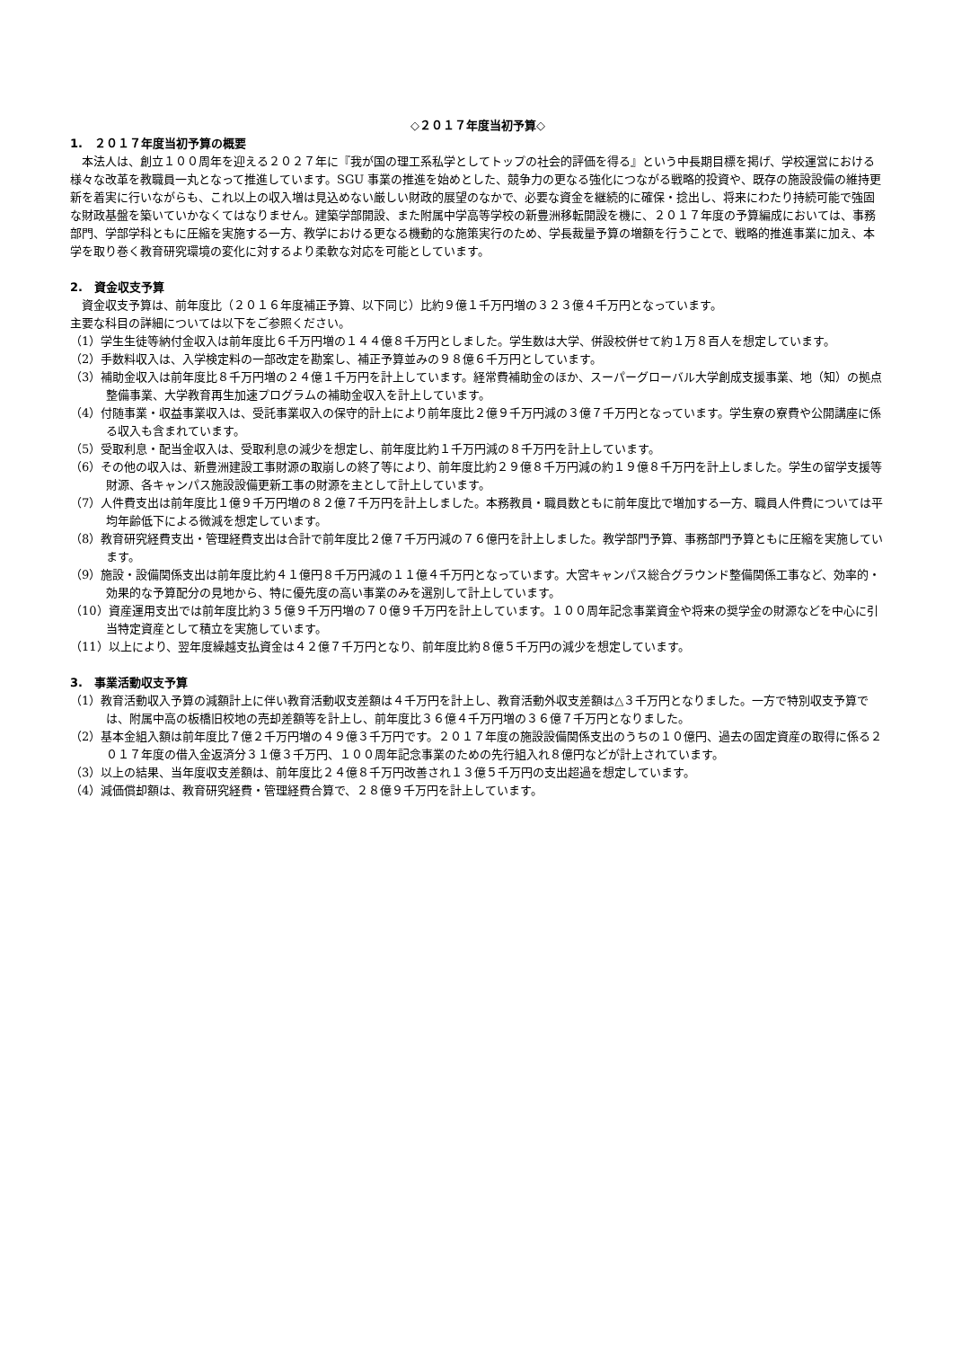◇２０１７年度当初予算◇
1.　２０１７年度当初予算の概要
本法人は、創立１００周年を迎える２０２７年に『我が国の理工系私学としてトップの社会的評価を得る』という中長期目標を掲げ、学校運営における様々な改革を教職員一丸となって推進しています。SGU 事業の推進を始めとした、競争力の更なる強化につながる戦略的投資や、既存の施設設備の維持更新を着実に行いながらも、これ以上の収入増は見込めない厳しい財政的展望のなかで、必要な資金を継続的に確保・捻出し、将来にわたり持続可能で強固な財政基盤を築いていかなくてはなりません。建築学部開設、また附属中学高等学校の新豊洲移転開設を機に、２０１７年度の予算編成においては、事務部門、学部学科ともに圧縮を実施する一方、教学における更なる機動的な施策実行のため、学長裁量予算の増額を行うことで、戦略的推進事業に加え、本学を取り巻く教育研究環境の変化に対するより柔軟な対応を可能としています。
2.　資金収支予算
資金収支予算は、前年度比（２０１６年度補正予算、以下同じ）比約９億１千万円増の３２３億４千万円となっています。
主要な科目の詳細については以下をご参照ください。
（1）学生生徒等納付金収入は前年度比６千万円増の１４４億８千万円としました。学生数は大学、併設校併せて約１万８百人を想定しています。
（2）手数料収入は、入学検定料の一部改定を勘案し、補正予算並みの９８億６千万円としています。
（3）補助金収入は前年度比８千万円増の２４億１千万円を計上しています。経常費補助金のほか、スーパーグローバル大学創成支援事業、地（知）の拠点整備事業、大学教育再生加速プログラムの補助金収入を計上しています。
（4）付随事業・収益事業収入は、受託事業収入の保守的計上により前年度比２億９千万円減の３億７千万円となっています。学生寮の寮費や公開講座に係る収入も含まれています。
（5）受取利息・配当金収入は、受取利息の減少を想定し、前年度比約１千万円減の８千万円を計上しています。
（6）その他の収入は、新豊洲建設工事財源の取崩しの終了等により、前年度比約２９億８千万円減の約１９億８千万円を計上しました。学生の留学支援等財源、各キャンパス施設設備更新工事の財源を主として計上しています。
（7）人件費支出は前年度比１億９千万円増の８２億７千万円を計上しました。本務教員・職員数ともに前年度比で増加する一方、職員人件費については平均年齢低下による微減を想定しています。
（8）教育研究経費支出・管理経費支出は合計で前年度比２億７千万円減の７６億円を計上しました。教学部門予算、事務部門予算ともに圧縮を実施しています。
（9）施設・設備関係支出は前年度比約４１億円８千万円減の１１億４千万円となっています。大宮キャンパス総合グラウンド整備関係工事など、効率的・効果的な予算配分の見地から、特に優先度の高い事業のみを選別して計上しています。
（10）資産運用支出では前年度比約３５億９千万円増の７０億９千万円を計上しています。１００周年記念事業資金や将来の奨学金の財源などを中心に引当特定資産として積立を実施しています。
（11）以上により、翌年度繰越支払資金は４２億７千万円となり、前年度比約８億５千万円の減少を想定しています。
3.　事業活動収支予算
（1）教育活動収入予算の減額計上に伴い教育活動収支差額は４千万円を計上し、教育活動外収支差額は△３千万円となりました。一方で特別収支予算では、附属中高の板橋旧校地の売却差額等を計上し、前年度比３６億４千万円増の３６億７千万円となりました。
（2）基本金組入額は前年度比７億２千万円増の４９億３千万円です。２０１７年度の施設設備関係支出のうちの１０億円、過去の固定資産の取得に係る２０１７年度の借入金返済分３１億３千万円、１００周年記念事業のための先行組入れ８億円などが計上されています。
（3）以上の結果、当年度収支差額は、前年度比２４億８千万円改善され１３億５千万円の支出超過を想定しています。
（4）減価償却額は、教育研究経費・管理経費合算で、２８億９千万円を計上しています。